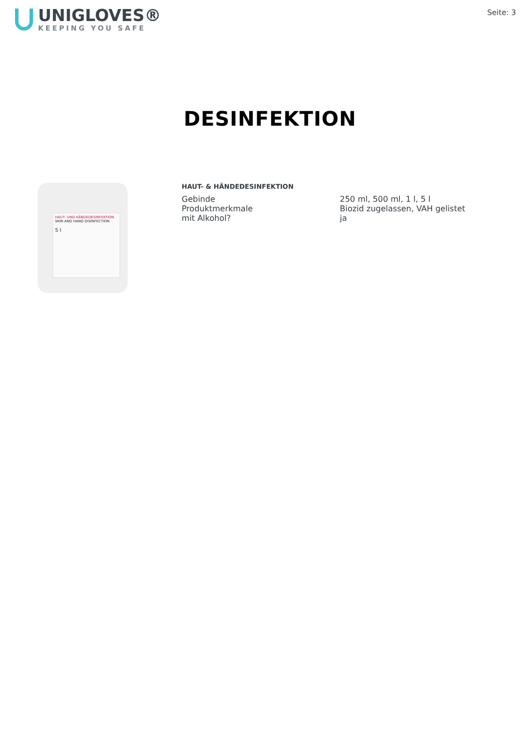UNIGLOVES®
KEEPING YOU SAFE
Seite: 3
DESINFEKTION
HAUT- UND HÄNDEDESINFEKTION
SKIN AND HAND DISINFECTION
5 l
HAUT- & HÄNDEDESINFEKTION
| Gebinde | 250 ml, 500 ml, 1 l, 5 l |
| Produktmerkmale | Biozid zugelassen, VAH gelistet |
| mit Alkohol? | ja |